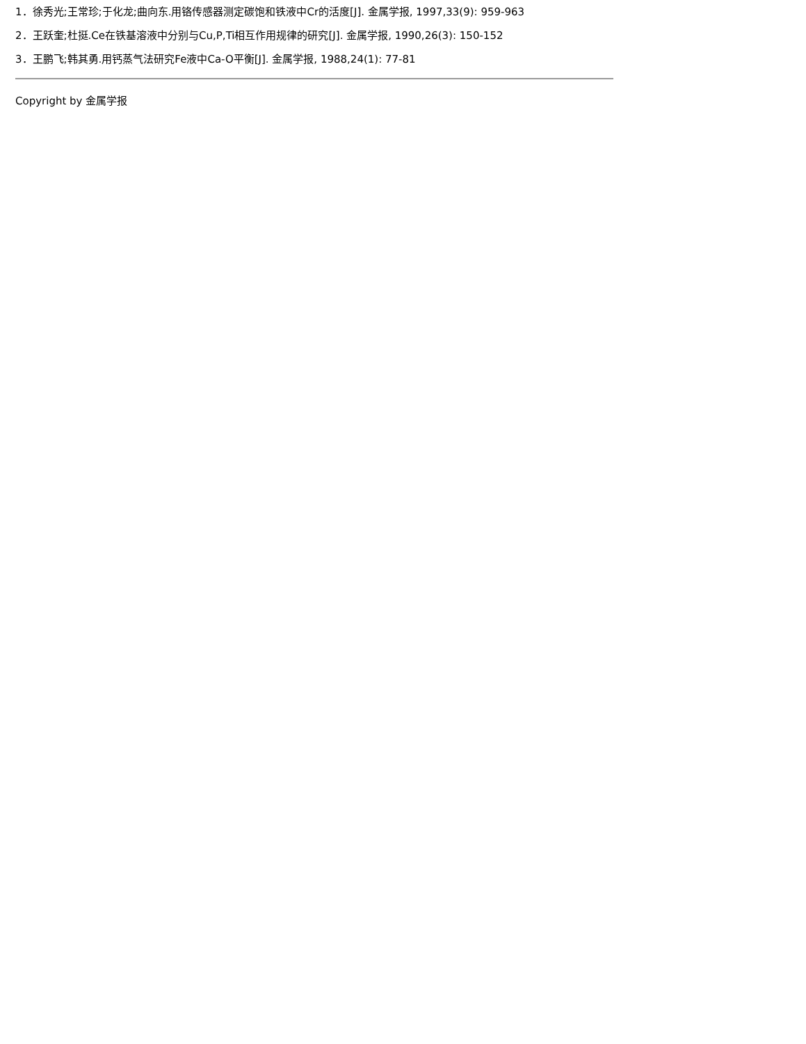1．徐秀光;王常珍;于化龙;曲向东.用铬传感器测定碳饱和铁液中Cr的活度[J]. 金属学报, 1997,33(9): 959-963
2．王跃奎;杜挺.Ce在铁基溶液中分别与Cu,P,Ti相互作用规律的研究[J]. 金属学报, 1990,26(3): 150-152
3．王鹏飞;韩其勇.用钙蒸气法研究Fe液中Ca-O平衡[J]. 金属学报, 1988,24(1): 77-81
Copyright by 金属学报